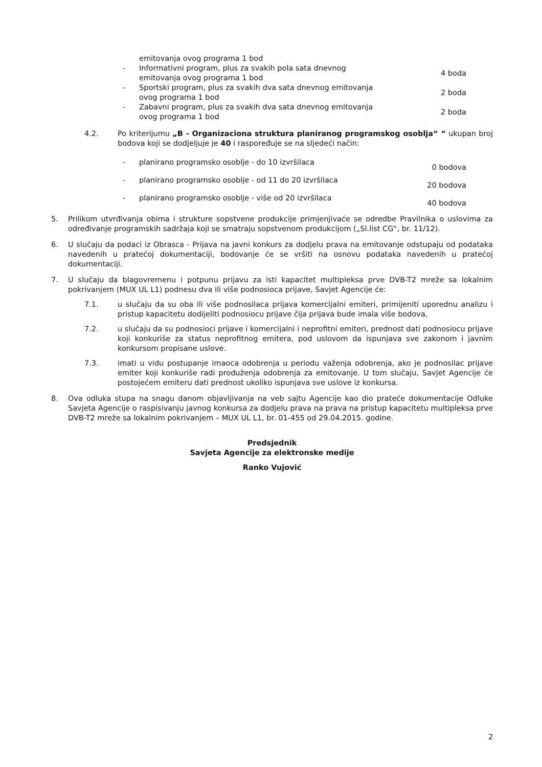emitovanja ovog programa 1 bod
- Informativni program, plus za svakih pola sata dnevnog emitovanja ovog programa 1 bod
4 boda
- Sportski program, plus za svakih dva sata dnevnog emitovanja ovog programa 1 bod
2 boda
- Zabavni program, plus za svakih dva sata dnevnog emitovanja ovog programa 1 bod
2 boda
4.2. Po kriterijumu „B - Organizaciona struktura planiranog programskog osoblja“ “ ukupan broj bodova koji se dodjeljuje je 40 i raspoređuje se na sljedeći način:
- planirano programsko osoblje - do 10 izvršilaca
0 bodova
- planirano programsko osoblje - od 11 do 20 izvršilaca
20 bodova
- planirano programsko osoblje - više od 20 izvršilaca
40 bodova
5. Prilikom utvrđivanja obima i strukture sopstvene produkcije primjenjivaće se odredbe Pravilnika o uslovima za određivanje programskih sadržaja koji se smatraju sopstvenom produkcijom („Sl.list CG“, br. 11/12).
6. U slučaju da podaci iz Obrasca - Prijava na javni konkurs za dodjelu prava na emitovanje odstupaju od podataka navedenih u pratećoj dokumentaciji, bodovanje će se vršiti na osnovu podataka navedenih u pratećoj dokumentaciji.
7. U slučaju da blagovremenu i potpunu prijavu za isti kapacitet multipleksa prve DVB-T2 mreže sa lokalnim pokrivanjem (MUX UL L1) podnesu dva ili više podnosioca prijave, Savjet Agencije će:
7.1. u slučaju da su oba ili više podnosilaca prijava komercijalni emiteri, primijeniti uporednu analizu i pristup kapacitetu dodijeliti podnosiocu prijave čija prijava bude imala više bodova,
7.2. u slučaju da su podnosioci prijave i komercijalni i neprofitni emiteri, prednost dati podnosiocu prijave koji konkuriše za status neprofitnog emitera, pod uslovom da ispunjava sve zakonom i javnim konkursom propisane uslove.
7.3. imati u vidu postupanje imaoca odobrenja u periodu važenja odobrenja, ako je podnosilac prijave emiter koji konkuriše radi produženja odobrenja za emitovanje. U tom slučaju, Savjet Agencije će postojećem emiteru dati prednost ukoliko ispunjava sve uslove iz konkursa.
8. Ova odluka stupa na snagu danom objavljivanja na veb sajtu Agencije kao dio prateće dokumentacije Odluke Savjeta Agencije o raspisivanju javnog konkursa za dodjelu prava na prava na pristup kapacitetu multipleksa prve DVB-T2 mreže sa lokalnim pokrivanjem – MUX UL L1, br. 01-455 od 29.04.2015. godine.
Predsjednik
Savjeta Agencije za elektronske medije
Ranko Vujović
2